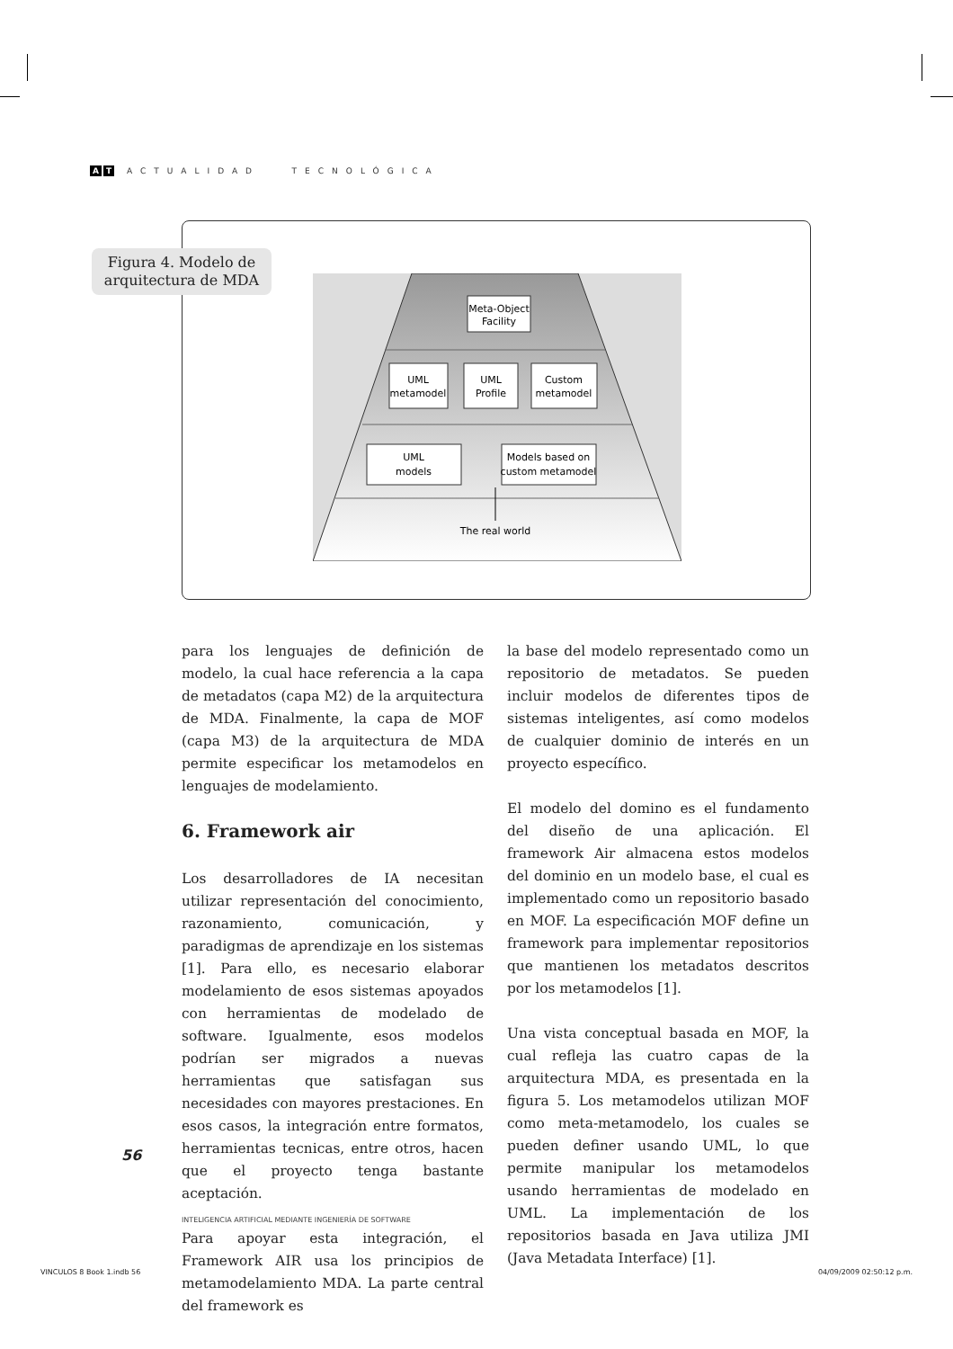A T ACTUALIDAD TECNOLÓGICA
Meta-Object
Facility
UML
metamodel
UML
Profile
Custom
metamodel
UML
models
Models based on
custom metamodel
The real world
Figura 4. Modelo de arquitectura de MDA
para los lenguajes de definición de modelo, la cual hace referencia a la capa de metadatos (capa M2) de la arquitectura de MDA. Finalmente, la capa de MOF (capa M3) de la arquitectura de MDA permite especificar los metamodelos en lenguajes de modelamiento.
6. Framework air
Los desarrolladores de IA necesitan utilizar representación del conocimiento, razonamiento, comunicación, y paradigmas de aprendizaje en los sistemas [1]. Para ello, es necesario elaborar modelamiento de esos sistemas apoyados con herramientas de modelado de software. Igualmente, esos modelos podrían ser migrados a nuevas herramientas que satisfagan sus necesidades con mayores prestaciones. En esos casos, la integración entre formatos, herramientas tecnicas, entre otros, hacen que el proyecto tenga bastante aceptación.
Para apoyar esta integración, el Framework AIR usa los principios de metamodelamiento MDA. La parte central del framework es
la base del modelo representado como un repositorio de metadatos. Se pueden incluir modelos de diferentes tipos de sistemas inteligentes, así como modelos de cualquier dominio de interés en un proyecto específico.
El modelo del domino es el fundamento del diseño de una aplicación. El framework Air almacena estos modelos del dominio en un modelo base, el cual es implementado como un repositorio basado en MOF. La especificación MOF define un framework para implementar repositorios que mantienen los metadatos descritos por los metamodelos [1].
Una vista conceptual basada en MOF, la cual refleja las cuatro capas de la arquitectura MDA, es presentada en la figura 5. Los metamodelos utilizan MOF como meta-metamodelo, los cuales se pueden definer usando UML, lo que permite manipular los metamodelos usando herramientas de modelado en UML. La implementación de los repositorios basada en Java utiliza JMI (Java Metadata Interface) [1].
56
INTELIGENCIA ARTIFICIAL MEDIANTE INGENIERÍA DE SOFTWARE
VINCULOS 8 Book 1.indb 56 04/09/2009 02:50:12 p.m.